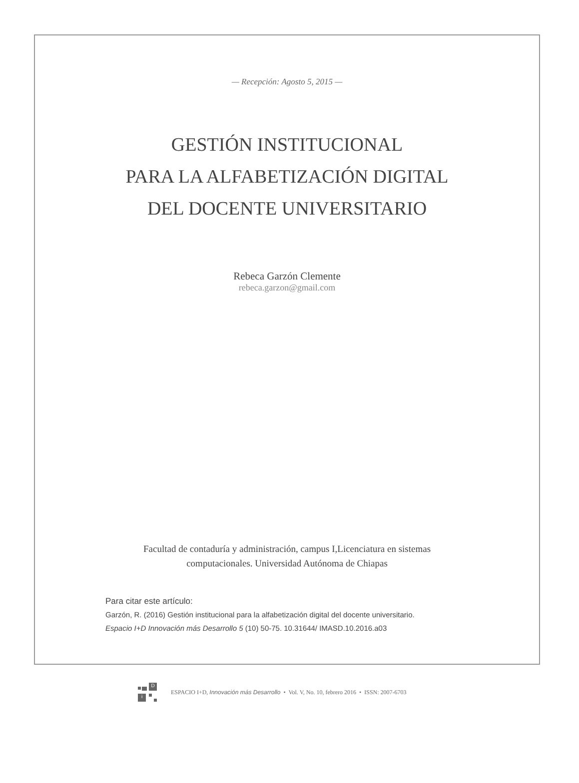— Recepción: Agosto 5, 2015 —
GESTIÓN INSTITUCIONAL
PARA LA ALFABETIZACIÓN DIGITAL
DEL DOCENTE UNIVERSITARIO
Rebeca Garzón Clemente
rebeca.garzon@gmail.com
Facultad de contaduría y administración, campus I,Licenciatura en sistemas computacionales. Universidad Autónoma de Chiapas
Para citar este artículo:
Garzón, R. (2016) Gestión institucional para la alfabetización digital del docente universitario. Espacio I+D Innovación más Desarrollo 5 (10) 50-75. 10.31644/ IMASD.10.2016.a03
D
i
ESPACIO I+D, Innovación más Desarrollo • Vol. V, No. 10, febrero 2016 • ISSN: 2007-6703